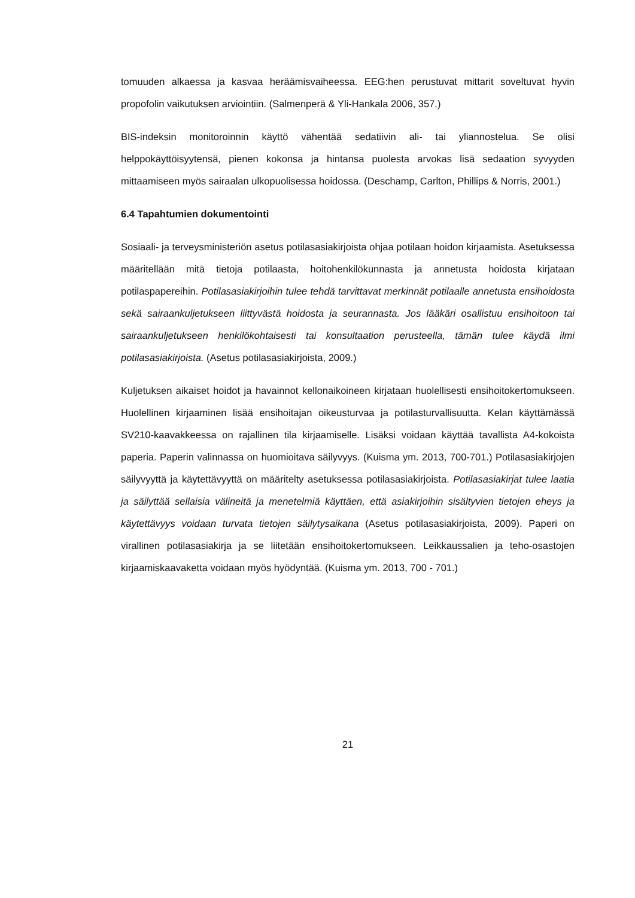tomuuden alkaessa ja kasvaa heräämisvaiheessa. EEG:hen perustuvat mittarit soveltuvat hyvin propofolin vaikutuksen arviointiin. (Salmenperä & Yli-Hankala 2006, 357.)
BIS-indeksin monitoroinnin käyttö vähentää sedatiivin ali- tai yliannostelua. Se olisi helppokäyttöisyytensä, pienen kokonsa ja hintansa puolesta arvokas lisä sedaation syvyyden mittaamiseen myös sairaalan ulkopuolisessa hoidossa. (Deschamp, Carlton, Phillips & Norris, 2001.)
6.4 Tapahtumien dokumentointi
Sosiaali- ja terveysministeriön asetus potilasasiakirjoista ohjaa potilaan hoidon kirjaamista. Asetuksessa määritellään mitä tietoja potilaasta, hoitohenkilökunnasta ja annetusta hoidosta kirjataan potilaspapereihin. Potilasasiakirjoihin tulee tehdä tarvittavat merkinnät potilaalle annetusta ensihoidosta sekä sairaankuljetukseen liittyvästä hoidosta ja seurannasta. Jos lääkäri osallistuu ensihoitoon tai sairaankuljetukseen henkilökohtaisesti tai konsultaation perusteella, tämän tulee käydä ilmi potilasasiakirjoista. (Asetus potilasasiakirjoista, 2009.)
Kuljetuksen aikaiset hoidot ja havainnot kellonaikoineen kirjataan huolellisesti ensihoitokertomukseen. Huolellinen kirjaaminen lisää ensihoitajan oikeusturvaa ja potilasturvallisuutta. Kelan käyttämässä SV210-kaavakkeessa on rajallinen tila kirjaamiselle. Lisäksi voidaan käyttää tavallista A4-kokoista paperia. Paperin valinnassa on huomioitava säilyvyys. (Kuisma ym. 2013, 700-701.) Potilasasiakirjojen säilyvyyttä ja käytettävyyttä on määritelty asetuksessa potilasasiakirjoista. Potilasasiakirjat tulee laatia ja säilyttää sellaisia välineitä ja menetelmiä käyttäen, että asiakirjoihin sisältyvien tietojen eheys ja käytettävyys voidaan turvata tietojen säilytysaikana (Asetus potilasasiakirjoista, 2009). Paperi on virallinen potilasasiakirja ja se liitetään ensihoitokertomukseen. Leikkaussalien ja teho-osastojen kirjaamiskaavaketta voidaan myös hyödyntää. (Kuisma ym. 2013, 700 - 701.)
21